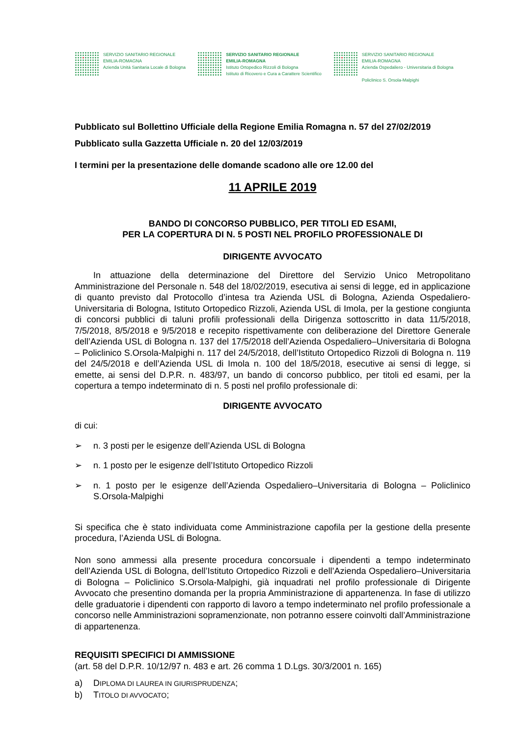SERVIZIO SANITARIO REGIONALE
EMILIA-ROMAGNA
Azienda Unità Sanitaria Locale di Bologna
SERVIZIO SANITARIO REGIONALE
EMILIA-ROMAGNA
Istituto Ortopedico Rizzoli di Bologna
Istituto di Ricovero e Cura a Carattere Scientifico
SERVIZIO SANITARIO REGIONALE
EMILIA-ROMAGNA
Azienda Ospedaliero - Universitaria di Bologna
Policlinico S. Orsola-Malpighi
Pubblicato sul Bollettino Ufficiale della Regione Emilia Romagna n. 57 del 27/02/2019
Pubblicato sulla Gazzetta Ufficiale n. 20 del 12/03/2019
I termini per la presentazione delle domande scadono alle ore 12.00 del
11 APRILE 2019
BANDO DI CONCORSO PUBBLICO, PER TITOLI ED ESAMI,
PER LA COPERTURA DI N. 5 POSTI NEL PROFILO PROFESSIONALE DI
DIRIGENTE AVVOCATO
In attuazione della determinazione del Direttore del Servizio Unico Metropolitano Amministrazione del Personale n. 548 del 18/02/2019, esecutiva ai sensi di legge, ed in applicazione di quanto previsto dal Protocollo d’intesa tra Azienda USL di Bologna, Azienda Ospedaliero-Universitaria di Bologna, Istituto Ortopedico Rizzoli, Azienda USL di Imola, per la gestione congiunta di concorsi pubblici di taluni profili professionali della Dirigenza sottoscritto in data 11/5/2018, 7/5/2018, 8/5/2018 e 9/5/2018 e recepito rispettivamente con deliberazione del Direttore Generale dell’Azienda USL di Bologna n. 137 del 17/5/2018 dell’Azienda Ospedaliero–Universitaria di Bologna – Policlinico S.Orsola-Malpighi n. 117 del 24/5/2018, dell’Istituto Ortopedico Rizzoli di Bologna n. 119 del 24/5/2018 e dell’Azienda USL di Imola n. 100 del 18/5/2018, esecutive ai sensi di legge, si emette, ai sensi del D.P.R. n. 483/97, un bando di concorso pubblico, per titoli ed esami, per la copertura a tempo indeterminato di n. 5 posti nel profilo professionale di:
DIRIGENTE AVVOCATO
di cui:
➢ n. 3 posti per le esigenze dell’Azienda USL di Bologna
➢ n. 1 posto per le esigenze dell’Istituto Ortopedico Rizzoli
➢ n. 1 posto per le esigenze dell’Azienda Ospedaliero–Universitaria di Bologna – Policlinico S.Orsola-Malpighi
Si specifica che è stato individuata come Amministrazione capofila per la gestione della presente procedura, l’Azienda USL di Bologna.
Non sono ammessi alla presente procedura concorsuale i dipendenti a tempo indeterminato dell’Azienda USL di Bologna, dell’Istituto Ortopedico Rizzoli e dell’Azienda Ospedaliero–Universitaria di Bologna – Policlinico S.Orsola-Malpighi, già inquadrati nel profilo professionale di Dirigente Avvocato che presentino domanda per la propria Amministrazione di appartenenza. In fase di utilizzo delle graduatorie i dipendenti con rapporto di lavoro a tempo indeterminato nel profilo professionale a concorso nelle Amministrazioni sopramenzionate, non potranno essere coinvolti dall’Amministrazione di appartenenza.
REQUISITI SPECIFICI DI AMMISSIONE
(art. 58 del D.P.R. 10/12/97 n. 483 e art. 26 comma 1 D.Lgs. 30/3/2001 n. 165)
a) DIPLOMA DI LAUREA IN GIURISPRUDENZA;
b) TITOLO DI AVVOCATO;